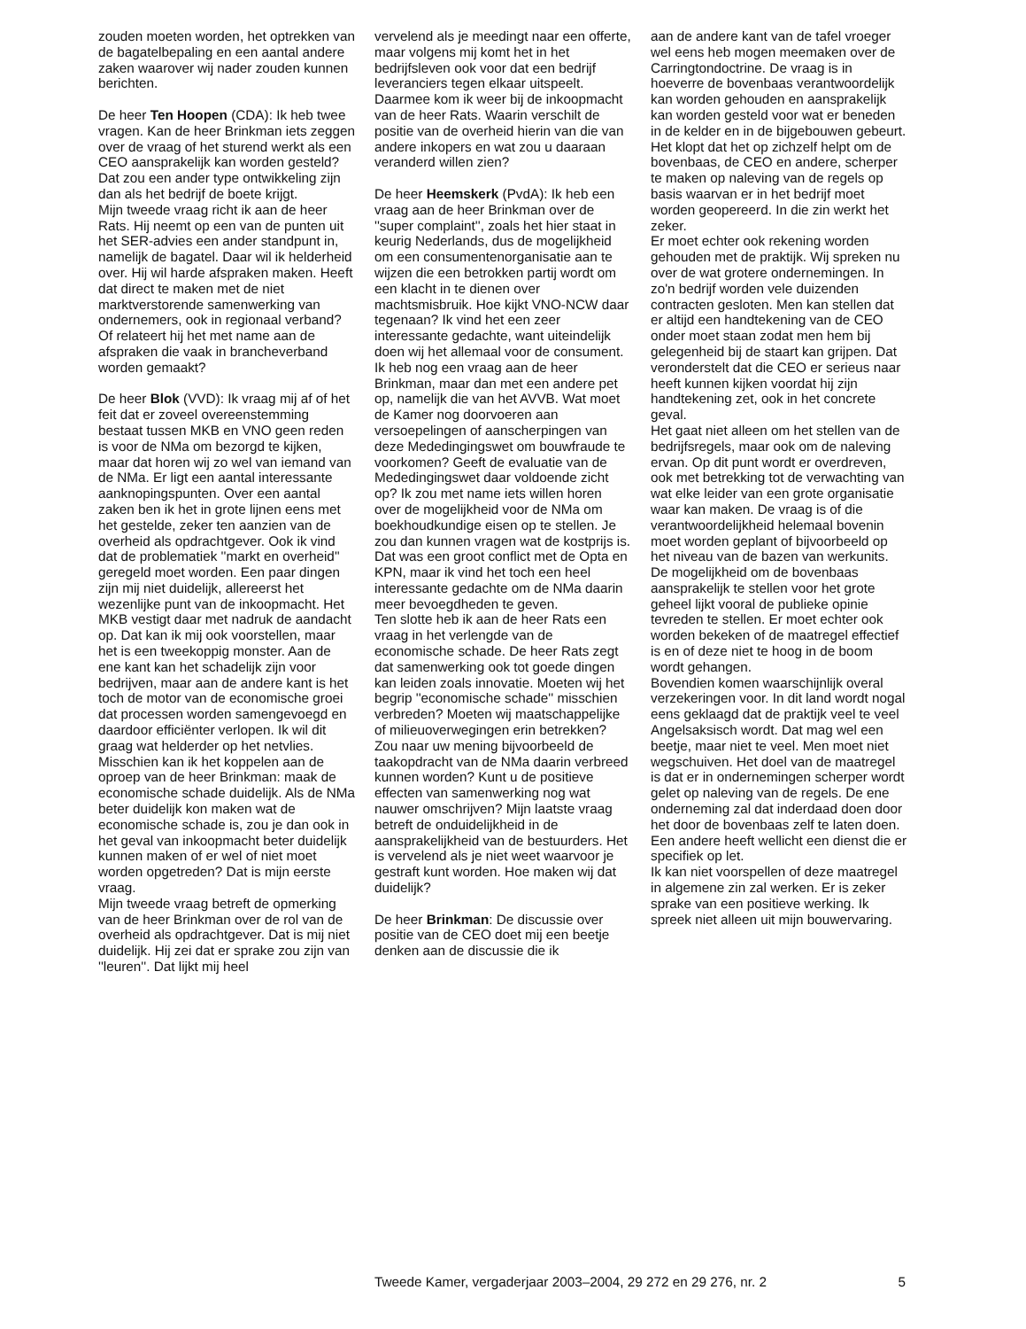zouden moeten worden, het optrekken van de bagatelbepaling en een aantal andere zaken waarover wij nader zouden kunnen berichten.
De heer Ten Hoopen (CDA): Ik heb twee vragen. Kan de heer Brinkman iets zeggen over de vraag of het sturend werkt als een CEO aansprakelijk kan worden gesteld? Dat zou een ander type ontwikkeling zijn dan als het bedrijf de boete krijgt.
Mijn tweede vraag richt ik aan de heer Rats. Hij neemt op een van de punten uit het SER-advies een ander standpunt in, namelijk de bagatel. Daar wil ik helderheid over. Hij wil harde afspraken maken. Heeft dat direct te maken met de niet marktverstorende samenwerking van ondernemers, ook in regionaal verband? Of relateert hij het met name aan de afspraken die vaak in brancheverband worden gemaakt?
De heer Blok (VVD): Ik vraag mij af of het feit dat er zoveel overeenstemming bestaat tussen MKB en VNO geen reden is voor de NMa om bezorgd te kijken, maar dat horen wij zo wel van iemand van de NMa. Er ligt een aantal interessante aanknopingspunten. Over een aantal zaken ben ik het in grote lijnen eens met het gestelde, zeker ten aanzien van de overheid als opdrachtgever. Ook ik vind dat de problematiek ''markt en overheid'' geregeld moet worden. Een paar dingen zijn mij niet duidelijk, allereerst het wezenlijke punt van de inkoopmacht. Het MKB vestigt daar met nadruk de aandacht op. Dat kan ik mij ook voorstellen, maar het is een tweekoppig monster. Aan de ene kant kan het schadelijk zijn voor bedrijven, maar aan de andere kant is het toch de motor van de economische groei dat processen worden samengevoegd en daardoor efficiënter verlopen. Ik wil dit graag wat helderder op het netvlies.
Misschien kan ik het koppelen aan de oproep van de heer Brinkman: maak de economische schade duidelijk. Als de NMa beter duidelijk kon maken wat de economische schade is, zou je dan ook in het geval van inkoopmacht beter duidelijk kunnen maken of er wel of niet moet worden opgetreden? Dat is mijn eerste vraag.
Mijn tweede vraag betreft de opmerking van de heer Brinkman over de rol van de overheid als opdrachtgever. Dat is mij niet duidelijk. Hij zei dat er sprake zou zijn van ''leuren''. Dat lijkt mij heel
vervelend als je meedingt naar een offerte, maar volgens mij komt het in het bedrijfsleven ook voor dat een bedrijf leveranciers tegen elkaar uitspeelt. Daarmee kom ik weer bij de inkoopmacht van de heer Rats. Waarin verschilt de positie van de overheid hierin van die van andere inkopers en wat zou u daaraan veranderd willen zien?
De heer Heemskerk (PvdA): Ik heb een vraag aan de heer Brinkman over de ''super complaint'', zoals het hier staat in keurig Nederlands, dus de mogelijkheid om een consumentenorganisatie aan te wijzen die een betrokken partij wordt om een klacht in te dienen over machtsmisbruik. Hoe kijkt VNO-NCW daar tegenaan? Ik vind het een zeer interessante gedachte, want uiteindelijk doen wij het allemaal voor de consument.
Ik heb nog een vraag aan de heer Brinkman, maar dan met een andere pet op, namelijk die van het AVVB. Wat moet de Kamer nog doorvoeren aan versoepelingen of aanscherpingen van deze Mededingingswet om bouwfraude te voorkomen? Geeft de evaluatie van de Mededingingswet daar voldoende zicht op? Ik zou met name iets willen horen over de mogelijkheid voor de NMa om boekhoudkundige eisen op te stellen. Je zou dan kunnen vragen wat de kostprijs is. Dat was een groot conflict met de Opta en KPN, maar ik vind het toch een heel interessante gedachte om de NMa daarin meer bevoegdheden te geven.
Ten slotte heb ik aan de heer Rats een vraag in het verlengde van de economische schade. De heer Rats zegt dat samenwerking ook tot goede dingen kan leiden zoals innovatie. Moeten wij het begrip ''economische schade'' misschien verbreden? Moeten wij maatschappelijke of milieuoverwegingen erin betrekken? Zou naar uw mening bijvoorbeeld de taakopdracht van de NMa daarin verbreed kunnen worden? Kunt u de positieve effecten van samenwerking nog wat nauwer omschrijven? Mijn laatste vraag betreft de onduidelijkheid in de aansprakelijkheid van de bestuurders. Het is vervelend als je niet weet waarvoor je gestraft kunt worden. Hoe maken wij dat duidelijk?
De heer Brinkman: De discussie over positie van de CEO doet mij een beetje denken aan de discussie die ik
aan de andere kant van de tafel vroeger wel eens heb mogen meemaken over de Carringtondoctrine. De vraag is in hoeverre de bovenbaas verantwoordelijk kan worden gehouden en aansprakelijk kan worden gesteld voor wat er beneden in de kelder en in de bijgebouwen gebeurt. Het klopt dat het op zichzelf helpt om de bovenbaas, de CEO en andere, scherper te maken op naleving van de regels op basis waarvan er in het bedrijf moet worden geopereerd. In die zin werkt het zeker.
Er moet echter ook rekening worden gehouden met de praktijk. Wij spreken nu over de wat grotere ondernemingen. In zo'n bedrijf worden vele duizenden contracten gesloten. Men kan stellen dat er altijd een handtekening van de CEO onder moet staan zodat men hem bij gelegenheid bij de staart kan grijpen. Dat veronderstelt dat die CEO er serieus naar heeft kunnen kijken voordat hij zijn handtekening zet, ook in het concrete geval.
Het gaat niet alleen om het stellen van de bedrijfsregels, maar ook om de naleving ervan. Op dit punt wordt er overdreven, ook met betrekking tot de verwachting van wat elke leider van een grote organisatie waar kan maken. De vraag is of die verantwoordelijkheid helemaal bovenin moet worden geplant of bijvoorbeeld op het niveau van de bazen van werkunits. De mogelijkheid om de bovenbaas aansprakelijk te stellen voor het grote geheel lijkt vooral de publieke opinie tevreden te stellen. Er moet echter ook worden bekeken of de maatregel effectief is en of deze niet te hoog in de boom wordt gehangen.
Bovendien komen waarschijnlijk overal verzekeringen voor. In dit land wordt nogal eens geklaagd dat de praktijk veel te veel Angelsaksisch wordt. Dat mag wel een beetje, maar niet te veel. Men moet niet wegschuiven. Het doel van de maatregel is dat er in ondernemingen scherper wordt gelet op naleving van de regels. De ene onderneming zal dat inderdaad doen door het door de bovenbaas zelf te laten doen. Een andere heeft wellicht een dienst die er specifiek op let.
Ik kan niet voorspellen of deze maatregel in algemene zin zal werken. Er is zeker sprake van een positieve werking. Ik spreek niet alleen uit mijn bouwervaring.
Tweede Kamer, vergaderjaar 2003–2004, 29 272 en 29 276, nr. 2 5